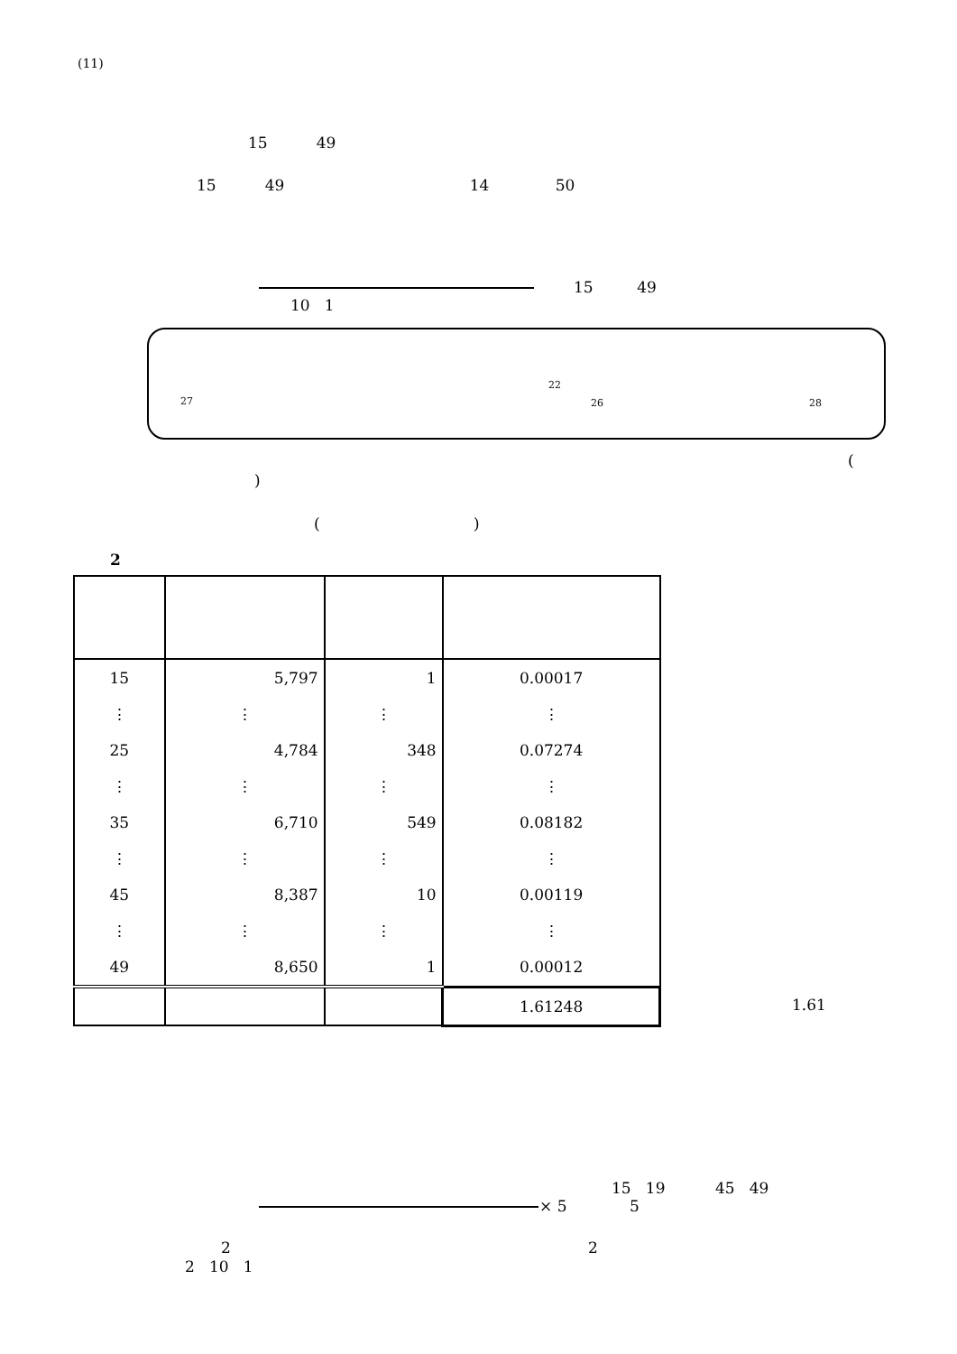(11)
15 49
15 49 14 50
10 1
15 49
27
22
26 28
(
)
( )
2
| 15 | 5,797 | 1 | 0.00017 |
| ⋮ | ⋮ | ⋮ | ⋮ |
| 25 | 4,784 | 348 | 0.07274 |
| ⋮ | ⋮ | ⋮ | ⋮ |
| 35 | 6,710 | 549 | 0.08182 |
| ⋮ | ⋮ | ⋮ | ⋮ |
| 45 | 8,387 | 10 | 0.00119 |
| ⋮ | ⋮ | ⋮ | ⋮ |
| 49 | 8,650 | 1 | 0.00012 |
| | | | 1.61248 |
1.61
× 5
15 19 45 49
5
2 2
2 10 1